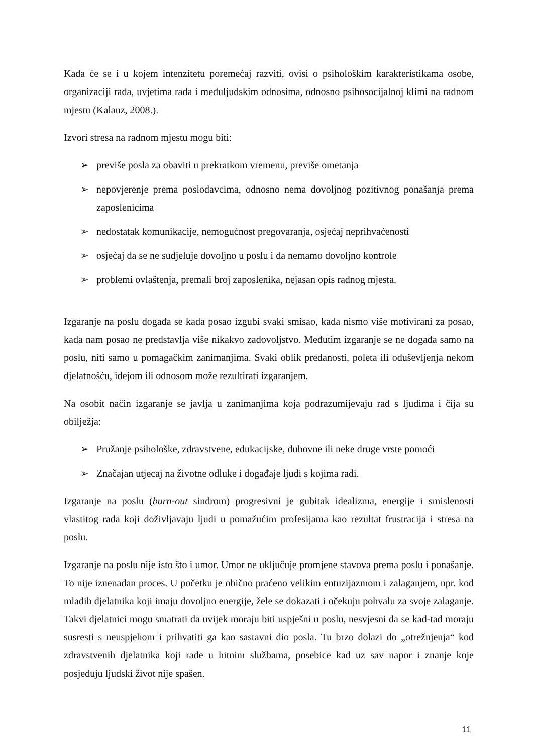Kada će se i u kojem intenzitetu poremećaj razviti, ovisi o psihološkim karakteristikama osobe, organizaciji rada, uvjetima rada i međuljudskim odnosima, odnosno psihosocijalnoj klimi na radnom mjestu (Kalauz, 2008.).
Izvori stresa na radnom mjestu mogu biti:
➢ previše posla za obaviti u prekratkom vremenu, previše ometanja
➢ nepovjerenje prema poslodavcima, odnosno nema dovoljnog pozitivnog ponašanja prema zaposlenicima
➢ nedostatak komunikacije, nemogućnost pregovaranja, osjećaj neprihvaćenosti
➢ osjećaj da se ne sudjeluje dovoljno u poslu i da nemamo dovoljno kontrole
➢ problemi ovlaštenja, premali broj zaposlenika, nejasan opis radnog mjesta.
Izgaranje na poslu događa se kada posao izgubi svaki smisao, kada nismo više motivirani za posao, kada nam posao ne predstavlja više nikakvo zadovoljstvo. Međutim izgaranje se ne događa samo na poslu, niti samo u pomagačkim zanimanjima. Svaki oblik predanosti, poleta ili oduševljenja nekom djelatnošću, idejom ili odnosom može rezultirati izgaranjem.
Na osobit način izgaranje se javlja u zanimanjima koja podrazumijevaju rad s ljudima i čija su obilježja:
➢ Pružanje psihološke, zdravstvene, edukacijske, duhovne ili neke druge vrste pomoći
➢ Značajan utjecaj na životne odluke i događaje ljudi s kojima radi.
Izgaranje na poslu (burn-out sindrom) progresivni je gubitak idealizma, energije i smislenosti vlastitog rada koji doživljavaju ljudi u pomažućim profesijama kao rezultat frustracija i stresa na poslu.
Izgaranje na poslu nije isto što i umor. Umor ne uključuje promjene stavova prema poslu i ponašanje. To nije iznenadan proces. U početku je obično praćeno velikim entuzijazmom i zalaganjem, npr. kod mladih djelatnika koji imaju dovoljno energije, žele se dokazati i očekuju pohvalu za svoje zalaganje. Takvi djelatnici mogu smatrati da uvijek moraju biti uspješni u poslu, nesvjesni da se kad-tad moraju susresti s neuspjehom i prihvatiti ga kao sastavni dio posla. Tu brzo dolazi do „otrežnjenja“ kod zdravstvenih djelatnika koji rade u hitnim službama, posebice kad uz sav napor i znanje koje posjeduju ljudski život nije spašen.
11